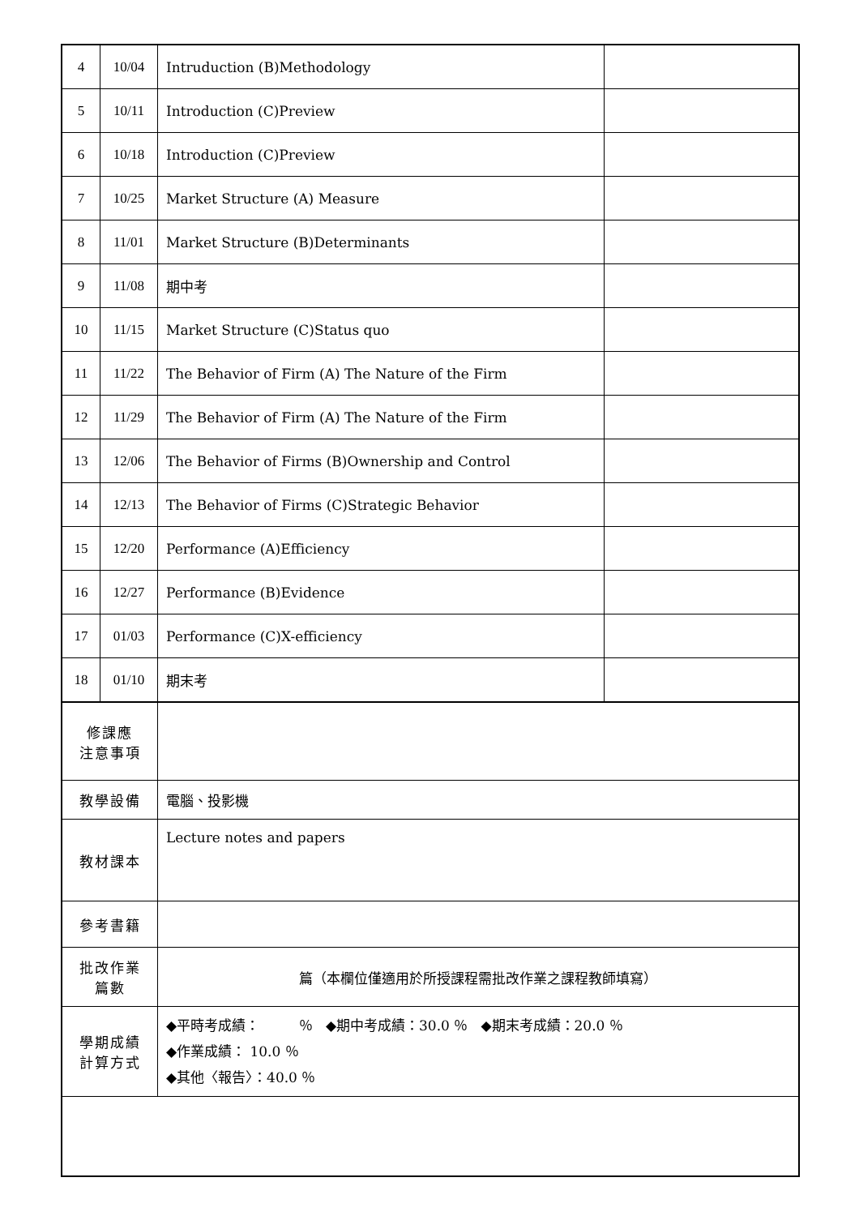| 4 | 10/04 | Intruduction (B)Methodology | |
| 5 | 10/11 | Introduction (C)Preview | |
| 6 | 10/18 | Introduction (C)Preview | |
| 7 | 10/25 | Market Structure (A) Measure | |
| 8 | 11/01 | Market Structure (B)Determinants | |
| 9 | 11/08 | 期中考 | |
| 10 | 11/15 | Market Structure (C)Status quo | |
| 11 | 11/22 | The Behavior of Firm (A) The Nature of the Firm | |
| 12 | 11/29 | The Behavior of Firm (A) The Nature of the Firm | |
| 13 | 12/06 | The Behavior of Firms (B)Ownership and Control | |
| 14 | 12/13 | The Behavior of Firms (C)Strategic Behavior | |
| 15 | 12/20 | Performance (A)Efficiency | |
| 16 | 12/27 | Performance (B)Evidence | |
| 17 | 01/03 | Performance (C)X-efficiency | |
| 18 | 01/10 | 期末考 | |
| 修課應 注意事項 | | | |
| 教學設備 | | 電腦、投影機 | |
| 教材課本 | | Lecture notes and papers | |
| 參考書籍 | | | |
| 批改作業 篇數 | | 篇（本欄位僅適用於所授課程需批改作業之課程教師填寫） | |
| 學期成績 計算方式 | | ◆平時考成績： ％ ◆期中考成績：30.0 ％ ◆期末考成績：20.0 ％ ◆作業成績： 10.0 ％ ◆其他〈報告〉：40.0 ％ | |